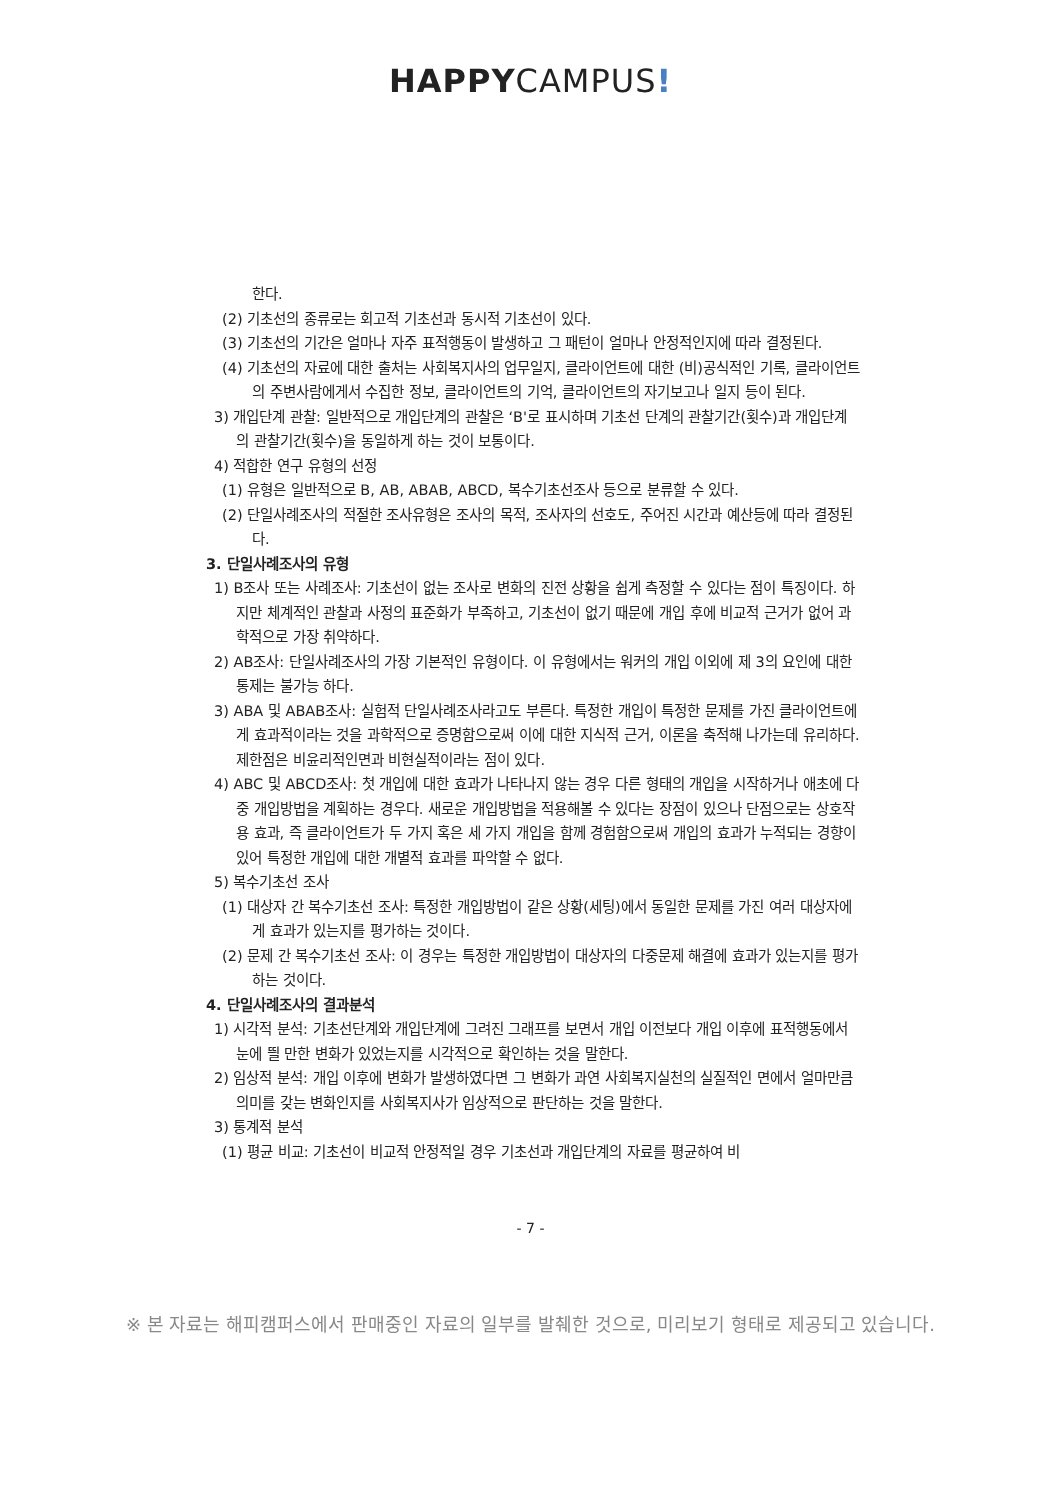HAPPYCAMPUS!
한다.
(2) 기초선의 종류로는 회고적 기초선과 동시적 기초선이 있다.
(3) 기초선의 기간은 얼마나 자주 표적행동이 발생하고 그 패턴이 얼마나 안정적인지에 따라 결정된다.
(4) 기초선의 자료에 대한 출처는 사회복지사의 업무일지, 클라이언트에 대한 (비)공식적인 기록, 클라이언트의 주변사람에게서 수집한 정보, 클라이언트의 기억, 클라이언트의 자기보고나 일지 등이 된다.
3) 개입단계 관찰: 일반적으로 개입단계의 관찰은 ‘B'로 표시하며 기초선 단계의 관찰기간(횟수)과 개입단계의 관찰기간(횟수)을 동일하게 하는 것이 보통이다.
4) 적합한 연구 유형의 선정
(1) 유형은 일반적으로 B, AB, ABAB, ABCD, 복수기초선조사 등으로 분류할 수 있다.
(2) 단일사례조사의 적절한 조사유형은 조사의 목적, 조사자의 선호도, 주어진 시간과 예산등에 따라 결정된다.
3. 단일사례조사의 유형
1) B조사 또는 사례조사: 기초선이 없는 조사로 변화의 진전 상황을 쉽게 측정할 수 있다는 점이 특징이다. 하지만 체계적인 관찰과 사정의 표준화가 부족하고, 기초선이 없기 때문에 개입 후에 비교적 근거가 없어 과학적으로 가장 취약하다.
2) AB조사: 단일사례조사의 가장 기본적인 유형이다. 이 유형에서는 워커의 개입 이외에 제 3의 요인에 대한 통제는 불가능 하다.
3) ABA 및 ABAB조사: 실험적 단일사례조사라고도 부른다. 특정한 개입이 특정한 문제를 가진 클라이언트에게 효과적이라는 것을 과학적으로 증명함으로써 이에 대한 지식적 근거, 이론을 축적해 나가는데 유리하다. 제한점은 비윤리적인면과 비현실적이라는 점이 있다.
4) ABC 및 ABCD조사: 첫 개입에 대한 효과가 나타나지 않는 경우 다른 형태의 개입을 시작하거나 애초에 다중 개입방법을 계획하는 경우다. 새로운 개입방법을 적용해볼 수 있다는 장점이 있으나 단점으로는 상호작용 효과, 즉 클라이언트가 두 가지 혹은 세 가지 개입을 함께 경험함으로써 개입의 효과가 누적되는 경향이 있어 특정한 개입에 대한 개별적 효과를 파악할 수 없다.
5) 복수기초선 조사
(1) 대상자 간 복수기초선 조사: 특정한 개입방법이 같은 상황(세팅)에서 동일한 문제를 가진 여러 대상자에게 효과가 있는지를 평가하는 것이다.
(2) 문제 간 복수기초선 조사: 이 경우는 특정한 개입방법이 대상자의 다중문제 해결에 효과가 있는지를 평가하는 것이다.
4. 단일사례조사의 결과분석
1) 시각적 분석: 기초선단계와 개입단계에 그려진 그래프를 보면서 개입 이전보다 개입 이후에 표적행동에서 눈에 띌 만한 변화가 있었는지를 시각적으로 확인하는 것을 말한다.
2) 임상적 분석: 개입 이후에 변화가 발생하였다면 그 변화가 과연 사회복지실천의 실질적인 면에서 얼마만큼 의미를 갖는 변화인지를 사회복지사가 임상적으로 판단하는 것을 말한다.
3) 통계적 분석
(1) 평균 비교: 기초선이 비교적 안정적일 경우 기초선과 개입단계의 자료를 평균하여 비
- 7 -
※ 본 자료는 해피캠퍼스에서 판매중인 자료의 일부를 발췌한 것으로, 미리보기 형태로 제공되고 있습니다.